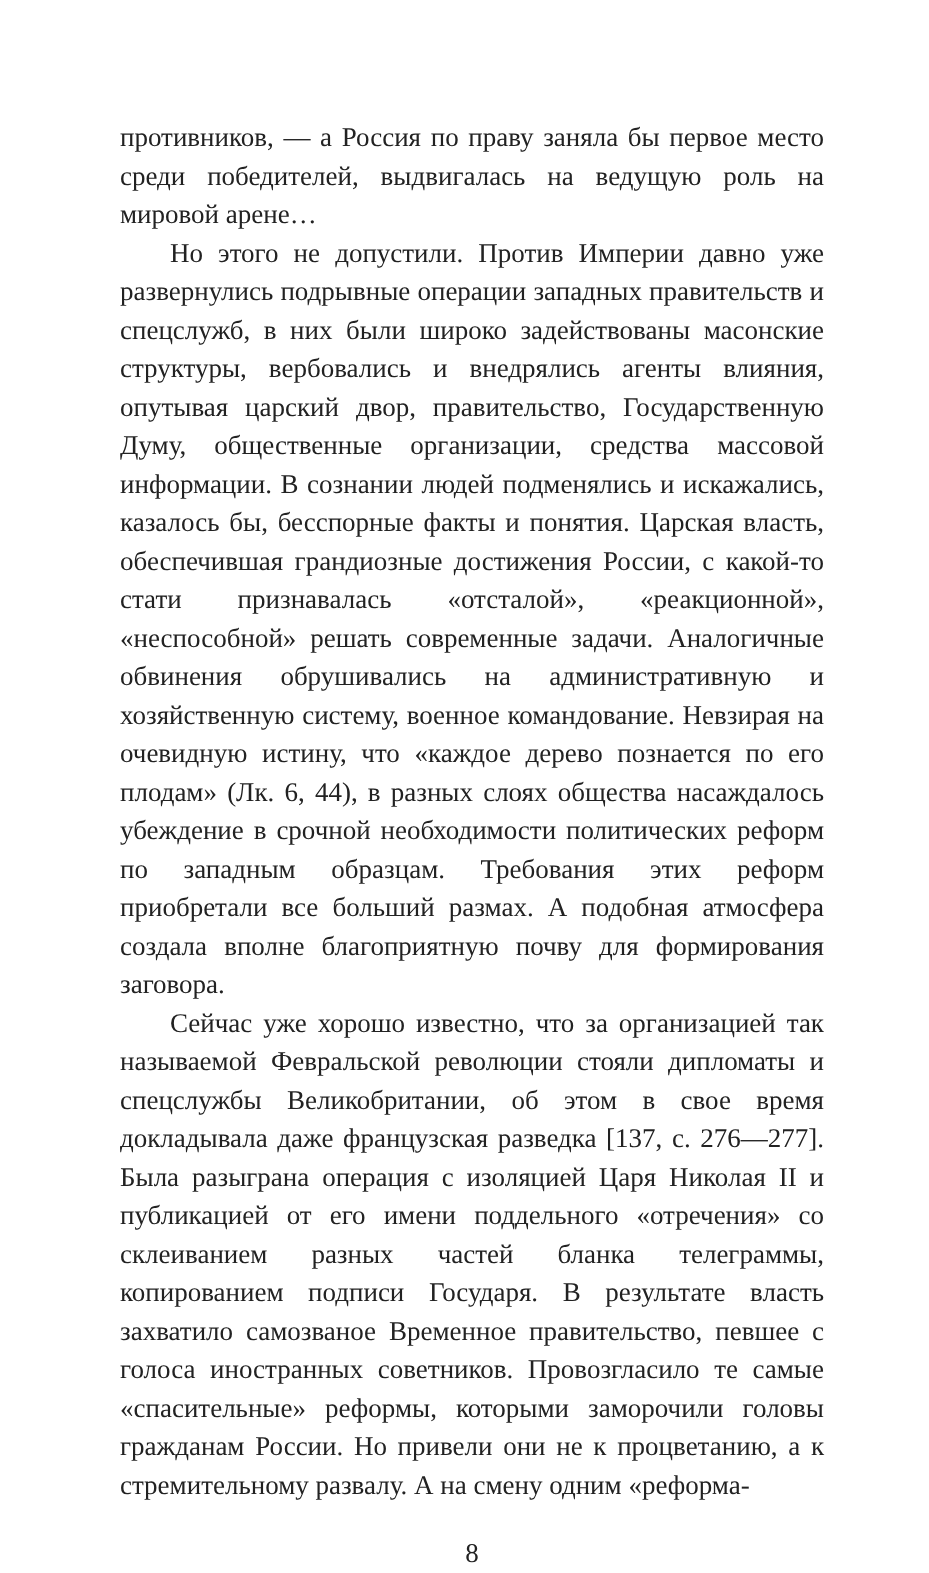противников, — а Россия по праву заняла бы первое место среди победителей, выдвигалась на ведущую роль на мировой арене…
Но этого не допустили. Против Империи давно уже развернулись подрывные операции западных правительств и спецслужб, в них были широко задействованы масонские структуры, вербовались и внедрялись агенты влияния, опутывая царский двор, правительство, Государственную Думу, общественные организации, средства массовой информации. В сознании людей подменялись и искажались, казалось бы, бесспорные факты и понятия. Царская власть, обеспечившая грандиозные достижения России, с какой-то стати признавалась «отсталой», «реакционной», «неспособной» решать современные задачи. Аналогичные обвинения обрушивались на административную и хозяйственную систему, военное командование. Невзирая на очевидную истину, что «каждое дерево познается по его плодам» (Лк. 6, 44), в разных слоях общества насаждалось убеждение в срочной необходимости политических реформ по западным образцам. Требования этих реформ приобретали все больший размах. А подобная атмосфера создала вполне благоприятную почву для формирования заговора.
Сейчас уже хорошо известно, что за организацией так называемой Февральской революции стояли дипломаты и спецслужбы Великобритании, об этом в свое время докладывала даже французская разведка [137, с. 276—277]. Была разыграна операция с изоляцией Царя Николая II и публикацией от его имени поддельного «отречения» со склеиванием разных частей бланка телеграммы, копированием подписи Государя. В результате власть захватило самозваное Временное правительство, певшее с голоса иностранных советников. Провозгласило те самые «спасительные» реформы, которыми заморочили головы гражданам России. Но привели они не к процветанию, а к стремительному развалу. А на смену одним «реформа-
8